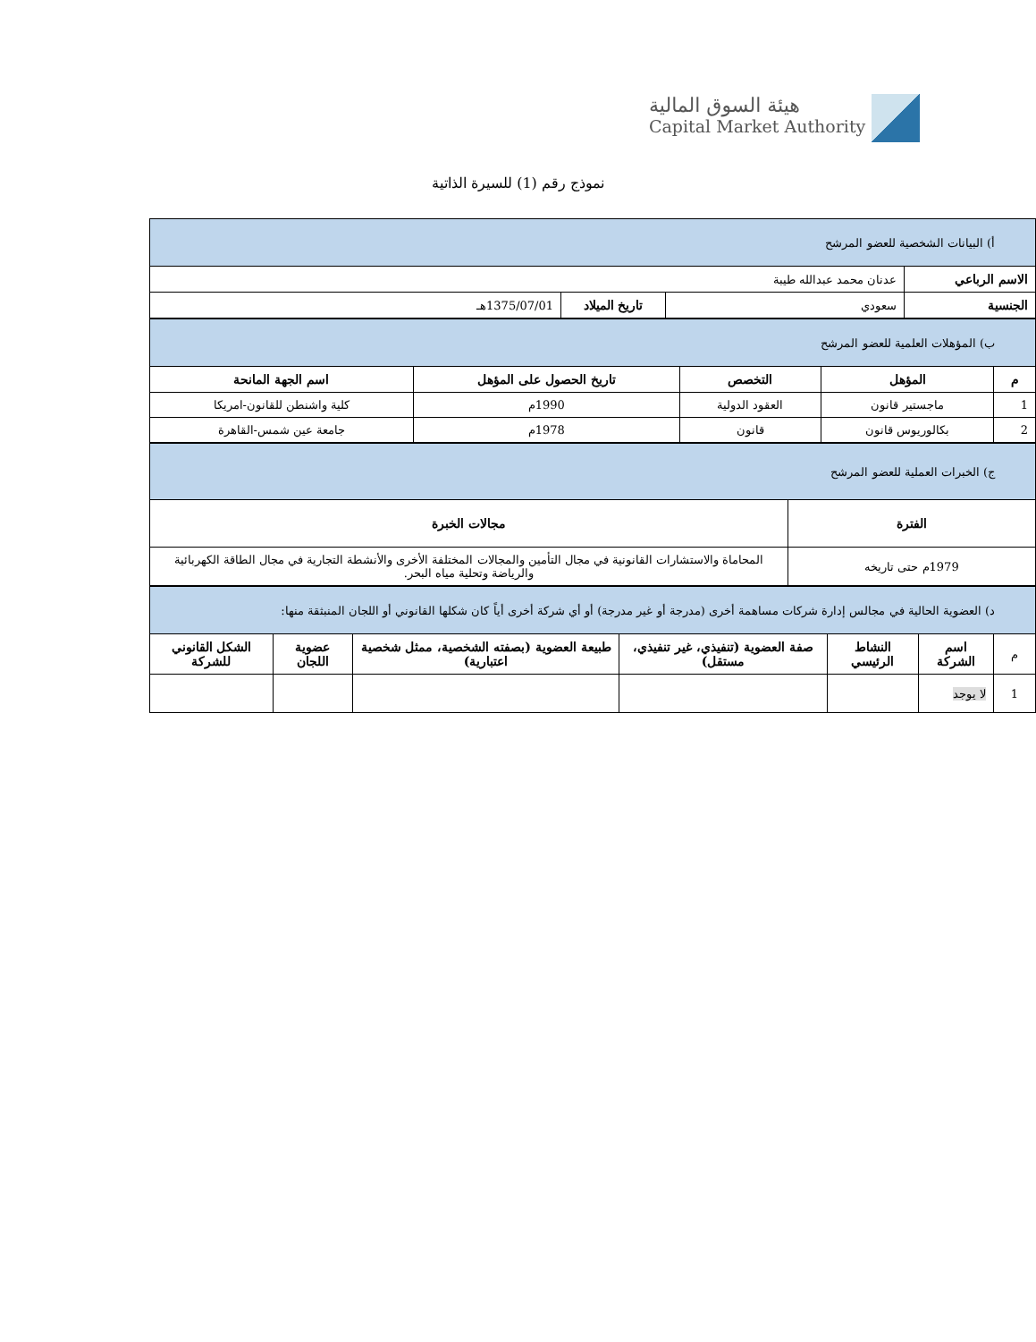هيئة السوق المالية
Capital Market Authority
نموذج رقم (1) للسيرة الذاتية
| أ) البيانات الشخصية للعضو المرشح | | | |
| الاسم الرباعي | عدنان محمد عبدالله طيبة | | |
| الجنسية | سعودي | تاريخ الميلاد | 1375/07/01هـ |
| ب) المؤهلات العلمية للعضو المرشح | | | | |
| م | المؤهل | التخصص | تاريخ الحصول على المؤهل | اسم الجهة المانحة |
| 1 | ماجستير قانون | العقود الدولية | 1990م | كلية واشنطن للقانون-امريكا |
| 2 | بكالوريوس قانون | قانون | 1978م | جامعة عين شمس-القاهرة |
| ج) الخبرات العملية للعضو المرشح | |
| الفترة | مجالات الخبرة |
| 1979م حتى تاريخه | المحاماة والاستشارات القانونية في مجال التأمين والمجالات المختلفة الأخرى والأنشطة التجارية في مجال الطاقة الكهربائية والرياضة وتحلية مياه البحر. |
| د) العضوية الحالية في مجالس إدارة شركات مساهمة أخرى (مدرجة أو غير مدرجة) أو أي شركة أخرى أياً كان شكلها القانوني أو اللجان المنبثقة منها: | | | | | | |
| م | اسم الشركة | النشاط الرئيسي | صفة العضوية (تنفيذي، غير تنفيذي، مستقل) | طبيعة العضوية (بصفته الشخصية، ممثل شخصية اعتبارية) | عضوية اللجان | الشكل القانوني للشركة |
| 1 | لا يوجد | | | | | |